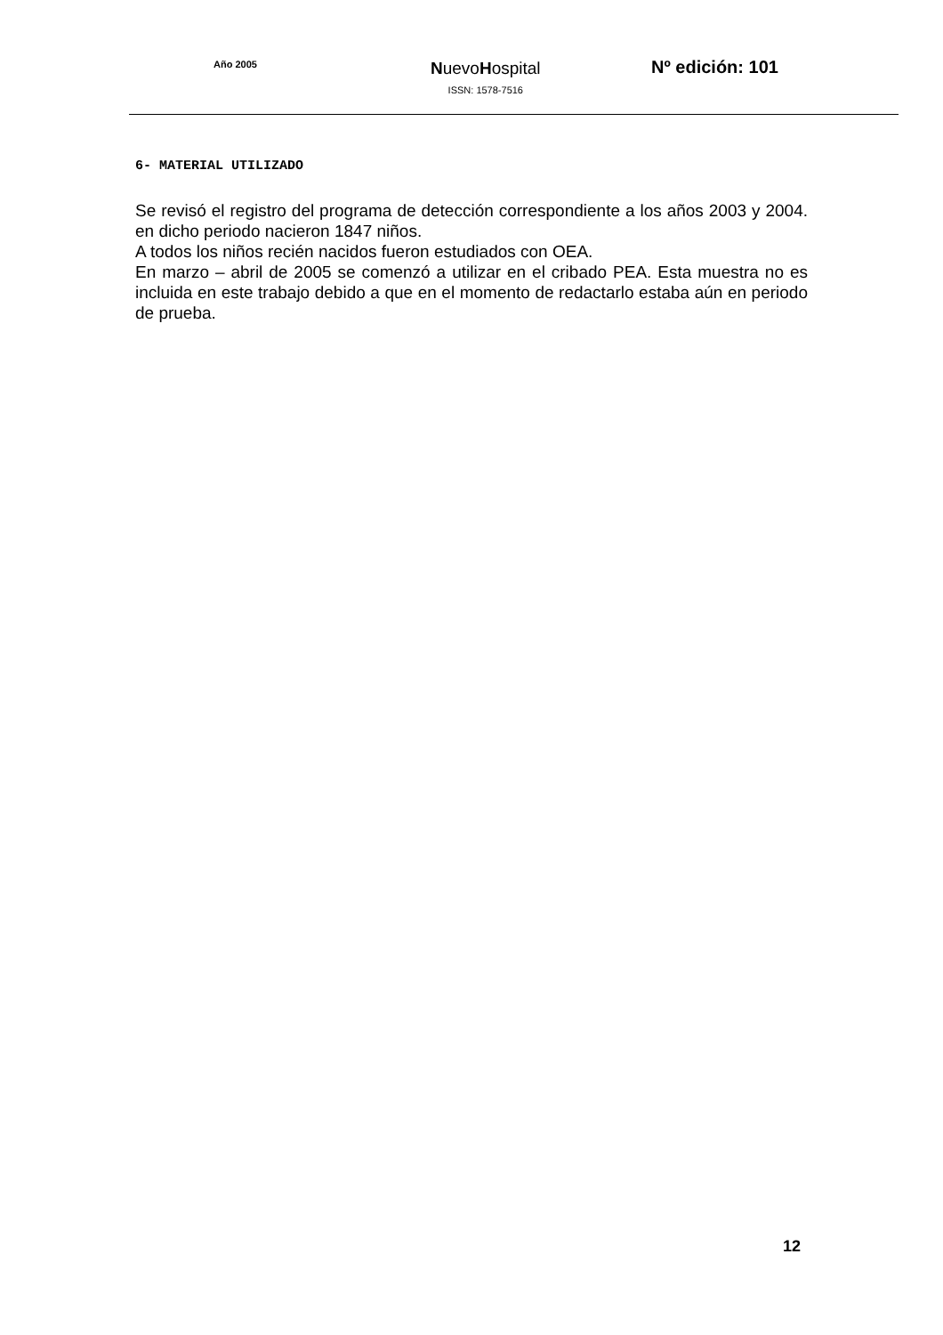Año 2005
NuevoHospital
ISSN: 1578-7516
Nº edición: 101
6- MATERIAL UTILIZADO
Se revisó el registro del programa de detección correspondiente a los años 2003 y 2004. en dicho periodo nacieron 1847 niños.
A todos los niños recién nacidos fueron estudiados con OEA.
En marzo – abril de 2005 se comenzó a utilizar en el cribado PEA. Esta muestra no es incluida en este trabajo debido a que en el momento de redactarlo estaba aún en periodo de prueba.
12